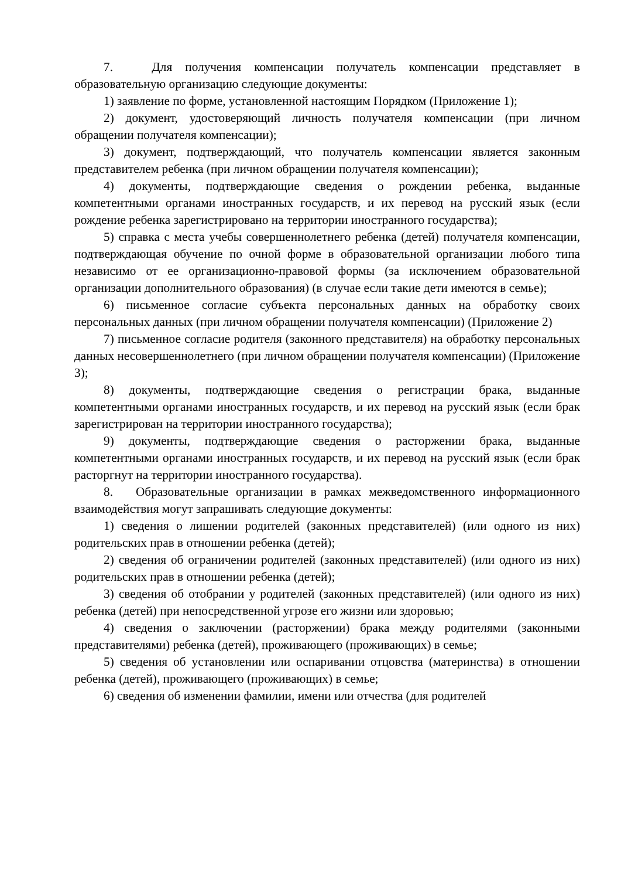7. Для получения компенсации получатель компенсации представляет в образовательную организацию следующие документы:
1) заявление по форме, установленной настоящим Порядком (Приложение 1);
2) документ, удостоверяющий личность получателя компенсации (при личном обращении получателя компенсации);
3) документ, подтверждающий, что получатель компенсации является законным представителем ребенка (при личном обращении получателя компенсации);
4) документы, подтверждающие сведения о рождении ребенка, выданные компетентными органами иностранных государств, и их перевод на русский язык (если рождение ребенка зарегистрировано на территории иностранного государства);
5) справка с места учебы совершеннолетнего ребенка (детей) получателя компенсации, подтверждающая обучение по очной форме в образовательной организации любого типа независимо от ее организационно-правовой формы (за исключением образовательной организации дополнительного образования) (в случае если такие дети имеются в семье);
6) письменное согласие субъекта персональных данных на обработку своих персональных данных (при личном обращении получателя компенсации) (Приложение 2)
7) письменное согласие родителя (законного представителя) на обработку персональных данных несовершеннолетнего (при личном обращении получателя компенсации) (Приложение 3);
8) документы, подтверждающие сведения о регистрации брака, выданные компетентными органами иностранных государств, и их перевод на русский язык (если брак зарегистрирован на территории иностранного государства);
9) документы, подтверждающие сведения о расторжении брака, выданные компетентными органами иностранных государств, и их перевод на русский язык (если брак расторгнут на территории иностранного государства).
8. Образовательные организации в рамках межведомственного информационного взаимодействия могут запрашивать следующие документы:
1) сведения о лишении родителей (законных представителей) (или одного из них) родительских прав в отношении ребенка (детей);
2) сведения об ограничении родителей (законных представителей) (или одного из них) родительских прав в отношении ребенка (детей);
3) сведения об отобрании у родителей (законных представителей) (или одного из них) ребенка (детей) при непосредственной угрозе его жизни или здоровью;
4) сведения о заключении (расторжении) брака между родителями (законными представителями) ребенка (детей), проживающего (проживающих) в семье;
5) сведения об установлении или оспаривании отцовства (материнства) в отношении ребенка (детей), проживающего (проживающих) в семье;
6) сведения об изменении фамилии, имени или отчества (для родителей